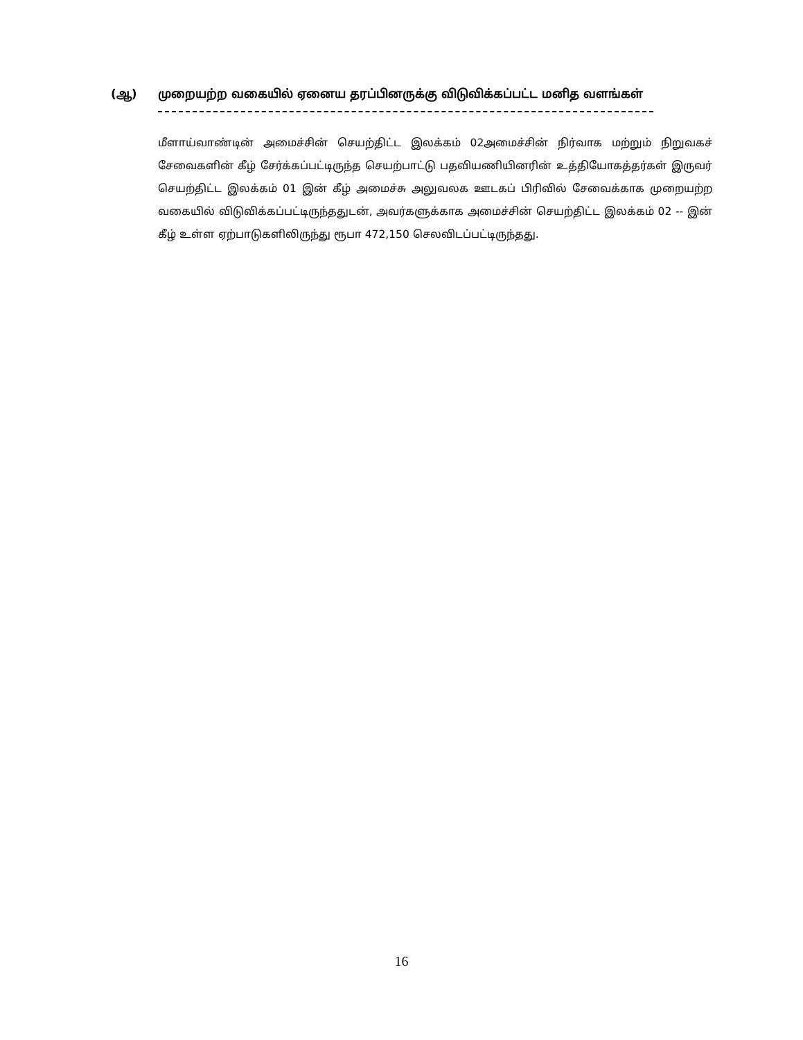(ஆ) முறையற்ற வகையில் ஏனைய தரப்பினருக்கு விடுவிக்கப்பட்ட மனித வளங்கள்
மீளாய்வாண்டின் அமைச்சின் செயற்திட்ட இலக்கம் 02அமைச்சின் நிர்வாக மற்றும் நிறுவகச் சேவைகளின் கீழ் சேர்க்கப்பட்டிருந்த செயற்பாட்டு பதவியணியினரின் உத்தியோகத்தர்கள் இருவர் செயற்திட்ட இலக்கம் 01 இன் கீழ் அமைச்சு அலுவலக ஊடகப் பிரிவில் சேவைக்காக முறையற்ற வகையில் விடுவிக்கப்பட்டிருந்ததுடன், அவர்களுக்காக அமைச்சின் செயற்திட்ட இலக்கம் 02 -- இன் கீழ் உள்ள ஏற்பாடுகளிலிருந்து ரூபா 472,150 செலவிடப்பட்டிருந்தது.
16